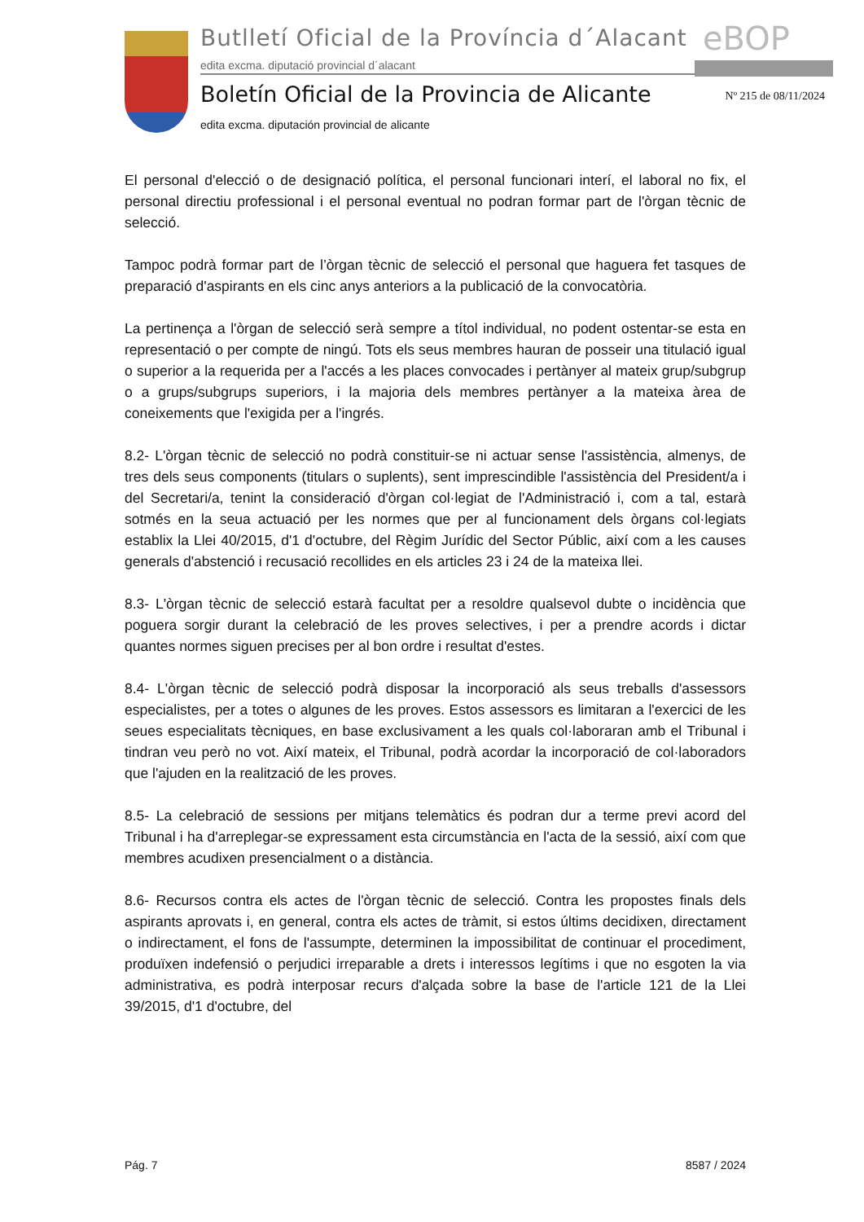Butlletí Oficial de la Província d´Alacant
edita excma. diputació provincial d´alacant
eBOP
Boletín Oficial de la Provincia de Alicante
edita excma. diputación provincial de alicante
Nº 215 de 08/11/2024
El personal d'elecció o de designació política, el personal funcionari interí, el laboral no fix, el personal directiu professional i el personal eventual no podran formar part de l'òrgan tècnic de selecció.
Tampoc podrà formar part de l’òrgan tècnic de selecció el personal que haguera fet tasques de preparació d'aspirants en els cinc anys anteriors a la publicació de la convocatòria.
La pertinença a l'òrgan de selecció serà sempre a títol individual, no podent ostentar-se esta en representació o per compte de ningú. Tots els seus membres hauran de posseir una titulació igual o superior a la requerida per a l'accés a les places convocades i pertànyer al mateix grup/subgrup o a grups/subgrups superiors, i la majoria dels membres pertànyer a la mateixa àrea de coneixements que l'exigida per a l'ingrés.
8.2- L'òrgan tècnic de selecció no podrà constituir-se ni actuar sense l'assistència, almenys, de tres dels seus components (titulars o suplents), sent imprescindible l'assistència del President/a i del Secretari/a, tenint la consideració d'òrgan col·legiat de l'Administració i, com a tal, estarà sotmés en la seua actuació per les normes que per al funcionament dels òrgans col·legiats establix la Llei 40/2015, d'1 d'octubre, del Règim Jurídic del Sector Públic, així com a les causes generals d'abstenció i recusació recollides en els articles 23 i 24 de la mateixa llei.
8.3- L'òrgan tècnic de selecció estarà facultat per a resoldre qualsevol dubte o incidència que poguera sorgir durant la celebració de les proves selectives, i per a prendre acords i dictar quantes normes siguen precises per al bon ordre i resultat d'estes.
8.4- L'òrgan tècnic de selecció podrà disposar la incorporació als seus treballs d'assessors especialistes, per a totes o algunes de les proves. Estos assessors es limitaran a l'exercici de les seues especialitats tècniques, en base exclusivament a les quals col·laboraran amb el Tribunal i tindran veu però no vot. Així mateix, el Tribunal, podrà acordar la incorporació de col·laboradors que l'ajuden en la realització de les proves.
8.5- La celebració de sessions per mitjans telemàtics és podran dur a terme previ acord del Tribunal i ha d'arreplegar-se expressament esta circumstància en l'acta de la sessió, així com que membres acudixen presencialment o a distància.
8.6- Recursos contra els actes de l'òrgan tècnic de selecció. Contra les propostes finals dels aspirants aprovats i, en general, contra els actes de tràmit, si estos últims decidixen, directament o indirectament, el fons de l'assumpte, determinen la impossibilitat de continuar el procediment, produïxen indefensió o perjudici irreparable a drets i interessos legítims i que no esgoten la via administrativa, es podrà interposar recurs d'alçada sobre la base de l'article 121 de la Llei 39/2015, d'1 d'octubre, del
Pág. 7 8587 / 2024